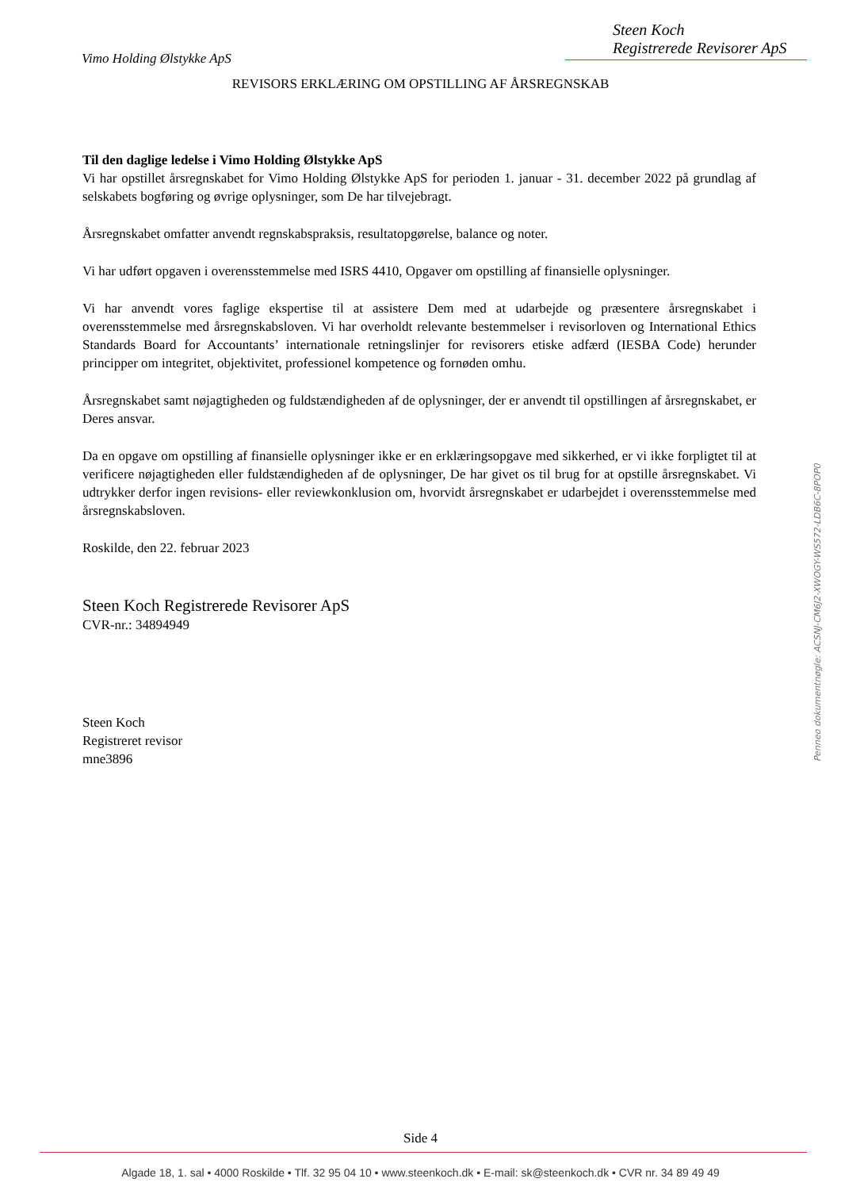Steen Koch
Registrerede Revisorer ApS
Vimo Holding Ølstykke ApS
REVISORS ERKLÆRING OM OPSTILLING AF ÅRSREGNSKAB
Til den daglige ledelse i Vimo Holding Ølstykke ApS
Vi har opstillet årsregnskabet for Vimo Holding Ølstykke ApS for perioden 1. januar - 31. december 2022 på grundlag af selskabets bogføring og øvrige oplysninger, som De har tilvejebragt.
Årsregnskabet omfatter anvendt regnskabspraksis, resultatopgørelse, balance og noter.
Vi har udført opgaven i overensstemmelse med ISRS 4410, Opgaver om opstilling af finansielle oplysninger.
Vi har anvendt vores faglige ekspertise til at assistere Dem med at udarbejde og præsentere årsregnskabet i overensstemmelse med årsregnskabsloven. Vi har overholdt relevante bestemmelser i revisorloven og International Ethics Standards Board for Accountants’ internationale retningslinjer for revisorers etiske adfærd (IESBA Code) herunder principper om integritet, objektivitet, professionel kompetence og fornøden omhu.
Årsregnskabet samt nøjagtigheden og fuldstændigheden af de oplysninger, der er anvendt til opstillingen af årsregnskabet, er Deres ansvar.
Da en opgave om opstilling af finansielle oplysninger ikke er en erklæringsopgave med sikkerhed, er vi ikke forpligtet til at verificere nøjagtigheden eller fuldstændigheden af de oplysninger, De har givet os til brug for at opstille årsregnskabet. Vi udtrykker derfor ingen revisions- eller reviewkonklusion om, hvorvidt årsregnskabet er udarbejdet i overensstemmelse med årsregnskabsloven.
Roskilde, den 22. februar 2023
Steen Koch Registrerede Revisorer ApS
CVR-nr.: 34894949
Steen Koch
Registreret revisor
mne3896
Penneo dokumentnøgle: ACSNJ-CM6J2-XWOGY-WS572-LDB6C-8POP0
Side 4
Algade 18, 1. sal • 4000 Roskilde • Tlf. 32 95 04 10 • www.steenkoch.dk • E-mail: sk@steenkoch.dk • CVR nr. 34 89 49 49